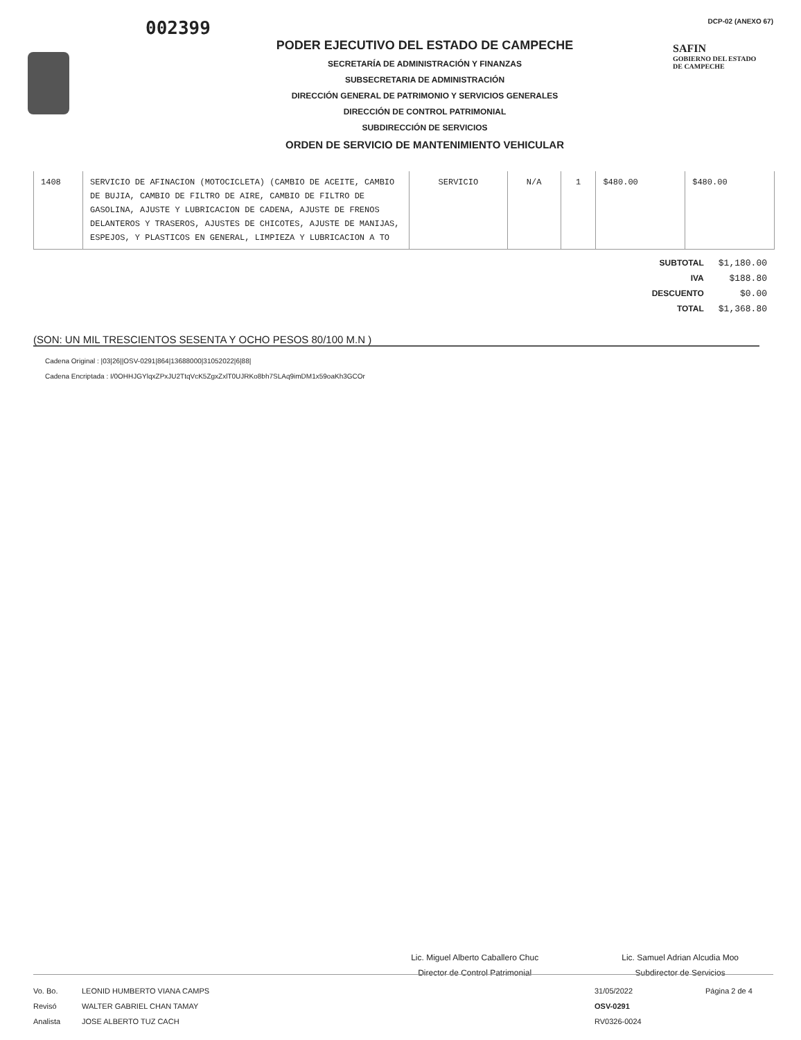002399
PODER EJECUTIVO DEL ESTADO DE CAMPECHE
SECRETARÍA DE ADMINISTRACIÓN Y FINANZAS
SUBSECRETARIA DE ADMINISTRACIÓN
DIRECCIÓN GENERAL DE PATRIMONIO Y SERVICIOS GENERALES
DIRECCIÓN DE CONTROL PATRIMONIAL
SUBDIRECCIÓN DE SERVICIOS
ORDEN DE SERVICIO DE MANTENIMIENTO VEHICULAR
DCP-02 (ANEXO 67)
SAFIN
GOBIERNO DEL ESTADO
DE CAMPECHE
| 1408 | SERVICIO DE AFINACION (MOTOCICLETA) (CAMBIO DE ACEITE, CAMBIO DE BUJIA, CAMBIO DE FILTRO DE AIRE, CAMBIO DE FILTRO DE GASOLINA, AJUSTE Y LUBRICACION DE CADENA, AJUSTE DE FRENOS DELANTEROS Y TRASEROS, AJUSTES DE CHICOTES, AJUSTE DE MANIJAS, ESPEJOS, Y PLASTICOS EN GENERAL, LIMPIEZA Y LUBRICACION A TO | SERVICIO | N/A | 1 | $480.00 | $480.00 |
| SUBTOTAL | $1,180.00 |
| IVA | $188.80 |
| DESCUENTO | $0.00 |
| TOTAL | $1,368.80 |
(SON: UN MIL TRESCIENTOS SESENTA Y OCHO PESOS 80/100 M.N )
Cadena Original : |03|26||OSV-0291|864|13688000|31052022|6|88|
Cadena Encriptada : I/0OHHJGYlqxZPxJU2TtqVcK5ZgxZxlT0UJRKo8bh7SLAq9imDM1x59oaKh3GCOr
Lic. Miguel Alberto Caballero Chuc
Director de Control Patrimonial
Lic. Samuel Adrian Alcudia Moo
Subdirector de Servicios
Vo. Bo.
Revisó
Analista
LEONID HUMBERTO VIANA CAMPS
WALTER GABRIEL CHAN TAMAY
JOSE ALBERTO TUZ CACH
31/05/2022
OSV-0291
RV0326-0024
Página 2 de 4